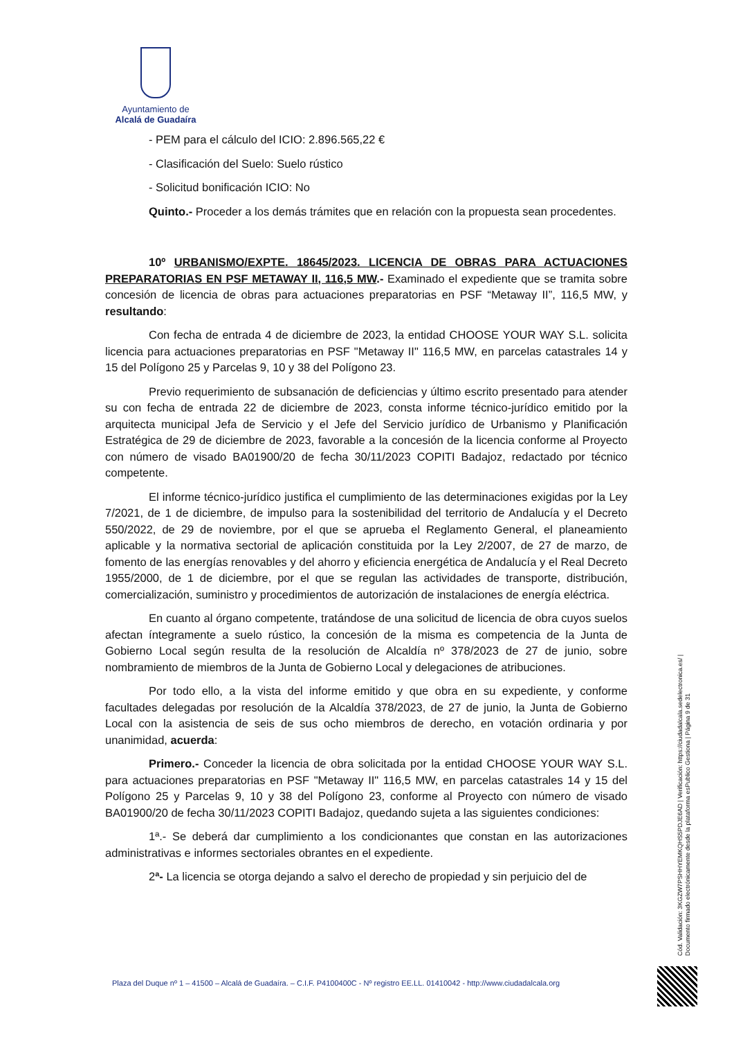Ayuntamiento de
Alcalá de Guadaíra
- PEM para el cálculo del ICIO: 2.896.565,22 €
- Clasificación del Suelo: Suelo rústico
- Solicitud bonificación ICIO: No
Quinto.- Proceder a los demás trámites que en relación con la propuesta sean procedentes.
10º URBANISMO/EXPTE. 18645/2023. LICENCIA DE OBRAS PARA ACTUACIONES PREPARATORIAS EN PSF METAWAY II, 116,5 MW.- Examinado el expediente que se tramita sobre concesión de licencia de obras para actuaciones preparatorias en PSF “Metaway II”, 116,5 MW, y resultando:
Con fecha de entrada 4 de diciembre de 2023, la entidad CHOOSE YOUR WAY S.L. solicita licencia para actuaciones preparatorias en PSF "Metaway II" 116,5 MW, en parcelas catastrales 14 y 15 del Polígono 25 y Parcelas 9, 10 y 38 del Polígono 23.
Previo requerimiento de subsanación de deficiencias y último escrito presentado para atender su con fecha de entrada 22 de diciembre de 2023, consta informe técnico-jurídico emitido por la arquitecta municipal Jefa de Servicio y el Jefe del Servicio jurídico de Urbanismo y Planificación Estratégica de 29 de diciembre de 2023, favorable a la concesión de la licencia conforme al Proyecto con número de visado BA01900/20 de fecha 30/11/2023 COPITI Badajoz, redactado por técnico competente.
El informe técnico-jurídico justifica el cumplimiento de las determinaciones exigidas por la Ley 7/2021, de 1 de diciembre, de impulso para la sostenibilidad del territorio de Andalucía y el Decreto 550/2022, de 29 de noviembre, por el que se aprueba el Reglamento General, el planeamiento aplicable y la normativa sectorial de aplicación constituida por la Ley 2/2007, de 27 de marzo, de fomento de las energías renovables y del ahorro y eficiencia energética de Andalucía y el Real Decreto 1955/2000, de 1 de diciembre, por el que se regulan las actividades de transporte, distribución, comercialización, suministro y procedimientos de autorización de instalaciones de energía eléctrica.
En cuanto al órgano competente, tratándose de una solicitud de licencia de obra cuyos suelos afectan íntegramente a suelo rústico, la concesión de la misma es competencia de la Junta de Gobierno Local según resulta de la resolución de Alcaldía nº 378/2023 de 27 de junio, sobre nombramiento de miembros de la Junta de Gobierno Local y delegaciones de atribuciones.
Por todo ello, a la vista del informe emitido y que obra en su expediente, y conforme facultades delegadas por resolución de la Alcaldía 378/2023, de 27 de junio, la Junta de Gobierno Local con la asistencia de seis de sus ocho miembros de derecho, en votación ordinaria y por unanimidad, acuerda:
Primero.- Conceder la licencia de obra solicitada por la entidad CHOOSE YOUR WAY S.L. para actuaciones preparatorias en PSF "Metaway II" 116,5 MW, en parcelas catastrales 14 y 15 del Polígono 25 y Parcelas 9, 10 y 38 del Polígono 23, conforme al Proyecto con número de visado BA01900/20 de fecha 30/11/2023 COPITI Badajoz, quedando sujeta a las siguientes condiciones:
1ª.- Se deberá dar cumplimiento a los condicionantes que constan en las autorizaciones administrativas e informes sectoriales obrantes en el expediente.
2ª- La licencia se otorga dejando a salvo el derecho de propiedad y sin perjuicio del de
Cód. Validación: 3KGZW7PSHHYEMKQHS5PDJE6AD | Verificación: https://ciudadalcala.sedelectronica.es/ | Documento firmado electrónicamente desde la plataforma esPublico Gestiona | Página 9 de 31
Plaza del Duque nº 1 – 41500 – Alcalá de Guadaíra. – C.I.F. P4100400C - Nº registro EE.LL. 01410042 - http://www.ciudadalcala.org